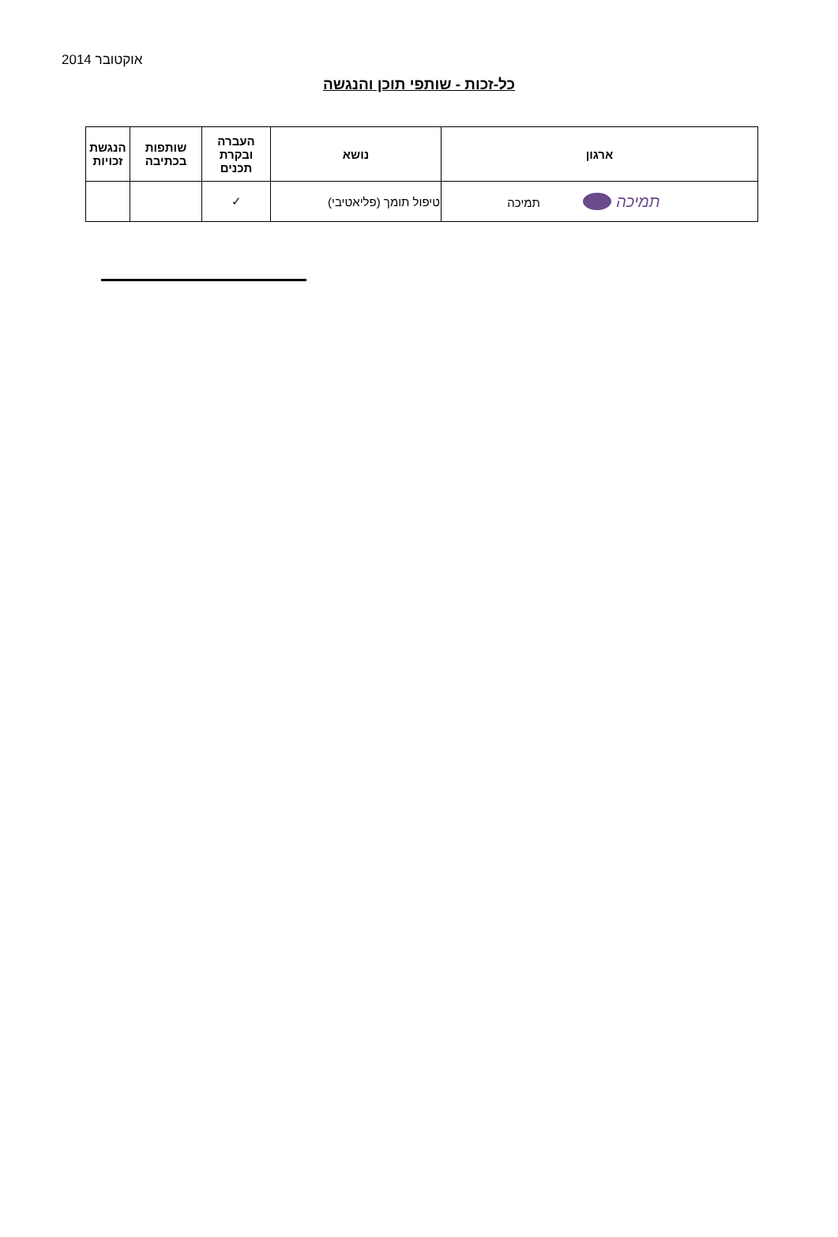אוקטובר 2014
כל-זכות - שותפי תוכן והנגשה
| ארגון | נושא | העברה ובקרת תכנים | שותפות בכתיבה | הנגשת זכויות |
| --- | --- | --- | --- | --- |
| תמיכה תמיכה | טיפול תומך (פליאטיבי) | ✓ | | |